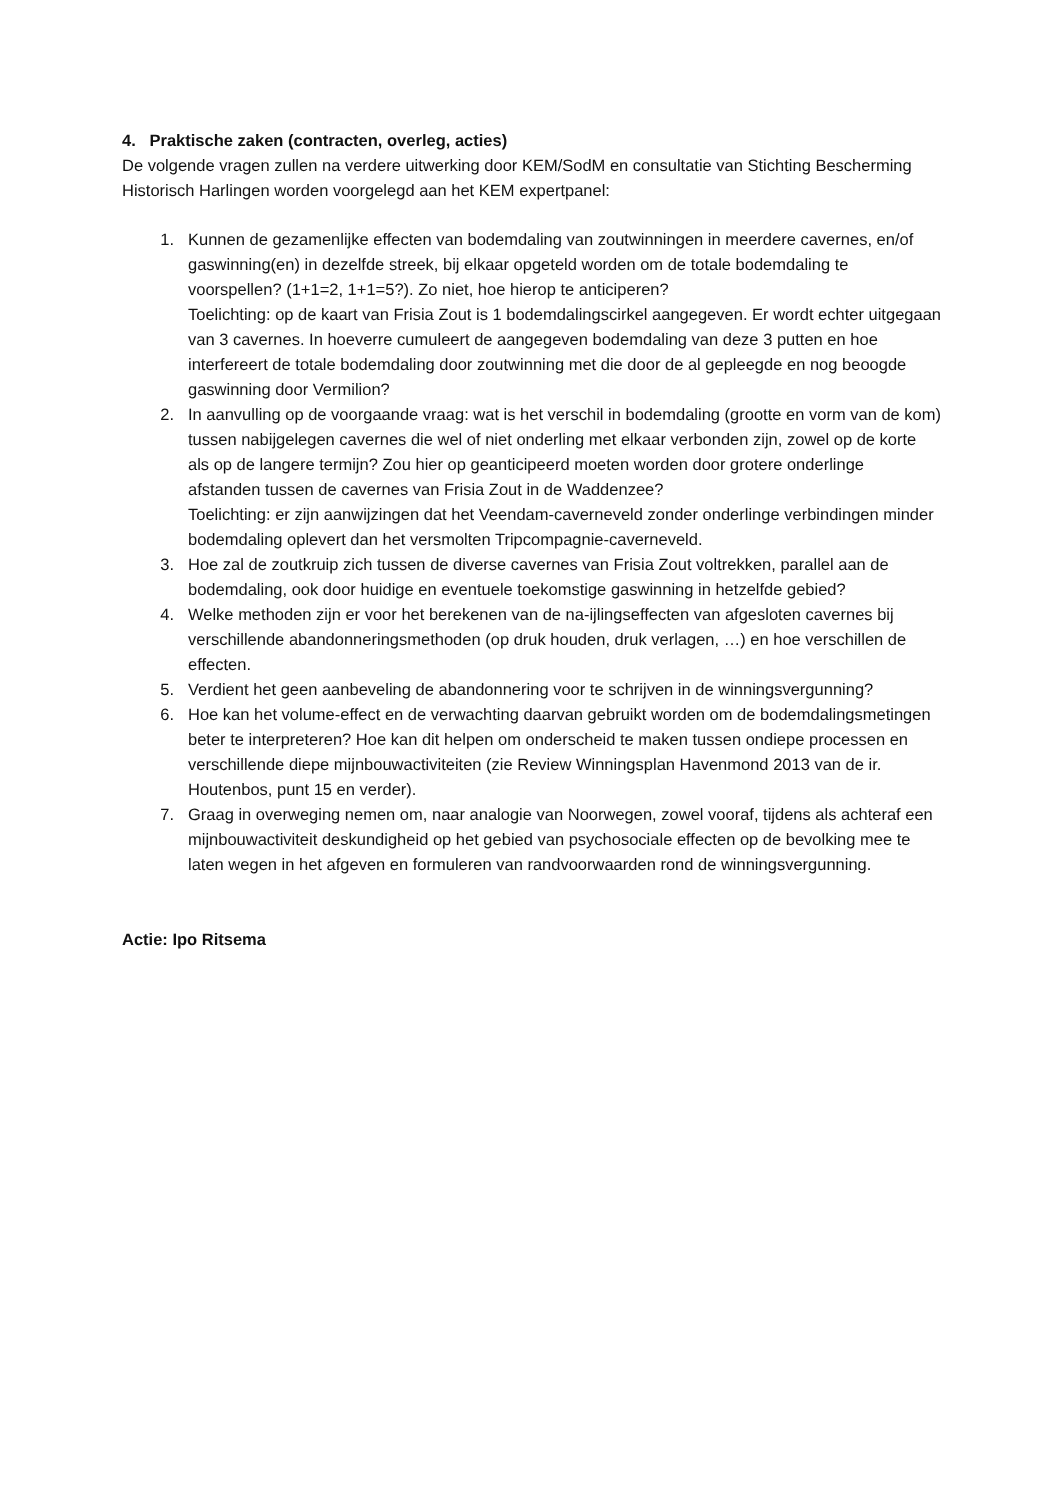4. Praktische zaken (contracten, overleg, acties)
De volgende vragen zullen na verdere uitwerking door KEM/SodM en consultatie van Stichting Bescherming Historisch Harlingen worden voorgelegd aan het KEM expertpanel:
1. Kunnen de gezamenlijke effecten van bodemdaling van zoutwinningen in meerdere cavernes, en/of gaswinning(en) in dezelfde streek, bij elkaar opgeteld worden om de totale bodemdaling te voorspellen? (1+1=2, 1+1=5?). Zo niet, hoe hierop te anticiperen?
Toelichting: op de kaart van Frisia Zout is 1 bodemdalingscirkel aangegeven. Er wordt echter uitgegaan van 3 cavernes. In hoeverre cumuleert de aangegeven bodemdaling van deze 3 putten en hoe interfereert de totale bodemdaling door zoutwinning met die door de al gepleegde en nog beoogde gaswinning door Vermilion?
2. In aanvulling op de voorgaande vraag: wat is het verschil in bodemdaling (grootte en vorm van de kom) tussen nabijgelegen cavernes die wel of niet onderling met elkaar verbonden zijn, zowel op de korte als op de langere termijn? Zou hier op geanticipeerd moeten worden door grotere onderlinge afstanden tussen de cavernes van Frisia Zout in de Waddenzee?
Toelichting: er zijn aanwijzingen dat het Veendam-caverneveld zonder onderlinge verbindingen minder bodemdaling oplevert dan het versmolten Tripcompagnie-caverneveld.
3. Hoe zal de zoutkruip zich tussen de diverse cavernes van Frisia Zout voltrekken, parallel aan de bodemdaling, ook door huidige en eventuele toekomstige gaswinning in hetzelfde gebied?
4. Welke methoden zijn er voor het berekenen van de na-ijlingseffecten van afgesloten cavernes bij verschillende abandonneringsmethoden (op druk houden, druk verlagen, …) en hoe verschillen de effecten.
5. Verdient het geen aanbeveling de abandonnering voor te schrijven in de winningsvergunning?
6. Hoe kan het volume-effect en de verwachting daarvan gebruikt worden om de bodemdalingsmetingen beter te interpreteren? Hoe kan dit helpen om onderscheid te maken tussen ondiepe processen en verschillende diepe mijnbouwactiviteiten (zie Review Winningsplan Havenmond 2013 van de ir. Houtenbos, punt 15 en verder).
7. Graag in overweging nemen om, naar analogie van Noorwegen, zowel vooraf, tijdens als achteraf een mijnbouwactiviteit deskundigheid op het gebied van psychosociale effecten op de bevolking mee te laten wegen in het afgeven en formuleren van randvoorwaarden rond de winningsvergunning.
Actie: Ipo Ritsema